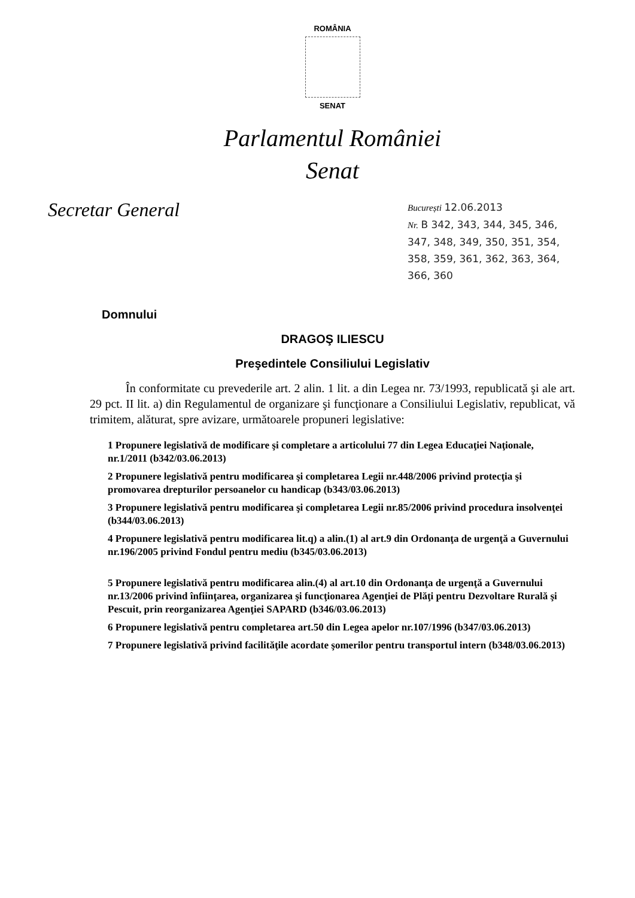ROMÂNIA
SENAT
Parlamentul României
Senat
Secretar General
București 12.06.2013
Nr. B 342, 343, 344, 345, 346, 347, 348, 349, 350, 351, 354, 358, 359, 361, 362, 363, 364, 366, 360
Domnului
DRAGOŞ ILIESCU
Preşedintele Consiliului Legislativ
În conformitate cu prevederile art. 2 alin. 1 lit. a din Legea nr. 73/1993, republicată şi ale art. 29 pct. II lit. a) din Regulamentul de organizare şi funcţionare a Consiliului Legislativ, republicat, vă trimitem, alăturat, spre avizare, următoarele propuneri legislative:
1 Propunere legislativă de modificare şi completare a articolului 77 din Legea Educaţiei Naţionale, nr.1/2011 (b342/03.06.2013)
2 Propunere legislativă pentru modificarea şi completarea Legii nr.448/2006 privind protecţia şi promovarea drepturilor persoanelor cu handicap (b343/03.06.2013)
3 Propunere legislativă pentru modificarea şi completarea Legii nr.85/2006 privind procedura insolvenţei (b344/03.06.2013)
4 Propunere legislativă pentru modificarea lit.q) a alin.(1) al art.9 din Ordonanţa de urgenţă a Guvernului nr.196/2005 privind Fondul pentru mediu (b345/03.06.2013)
5 Propunere legislativă pentru modificarea alin.(4) al art.10 din Ordonanţa de urgenţă a Guvernului nr.13/2006 privind înfiinţarea, organizarea şi funcţionarea Agenţiei de Plăţi pentru Dezvoltare Rurală şi Pescuit, prin reorganizarea Agenţiei SAPARD (b346/03.06.2013)
6 Propunere legislativă pentru completarea art.50 din Legea apelor nr.107/1996 (b347/03.06.2013)
7 Propunere legislativă privind facilităţile acordate şomerilor pentru transportul intern (b348/03.06.2013)